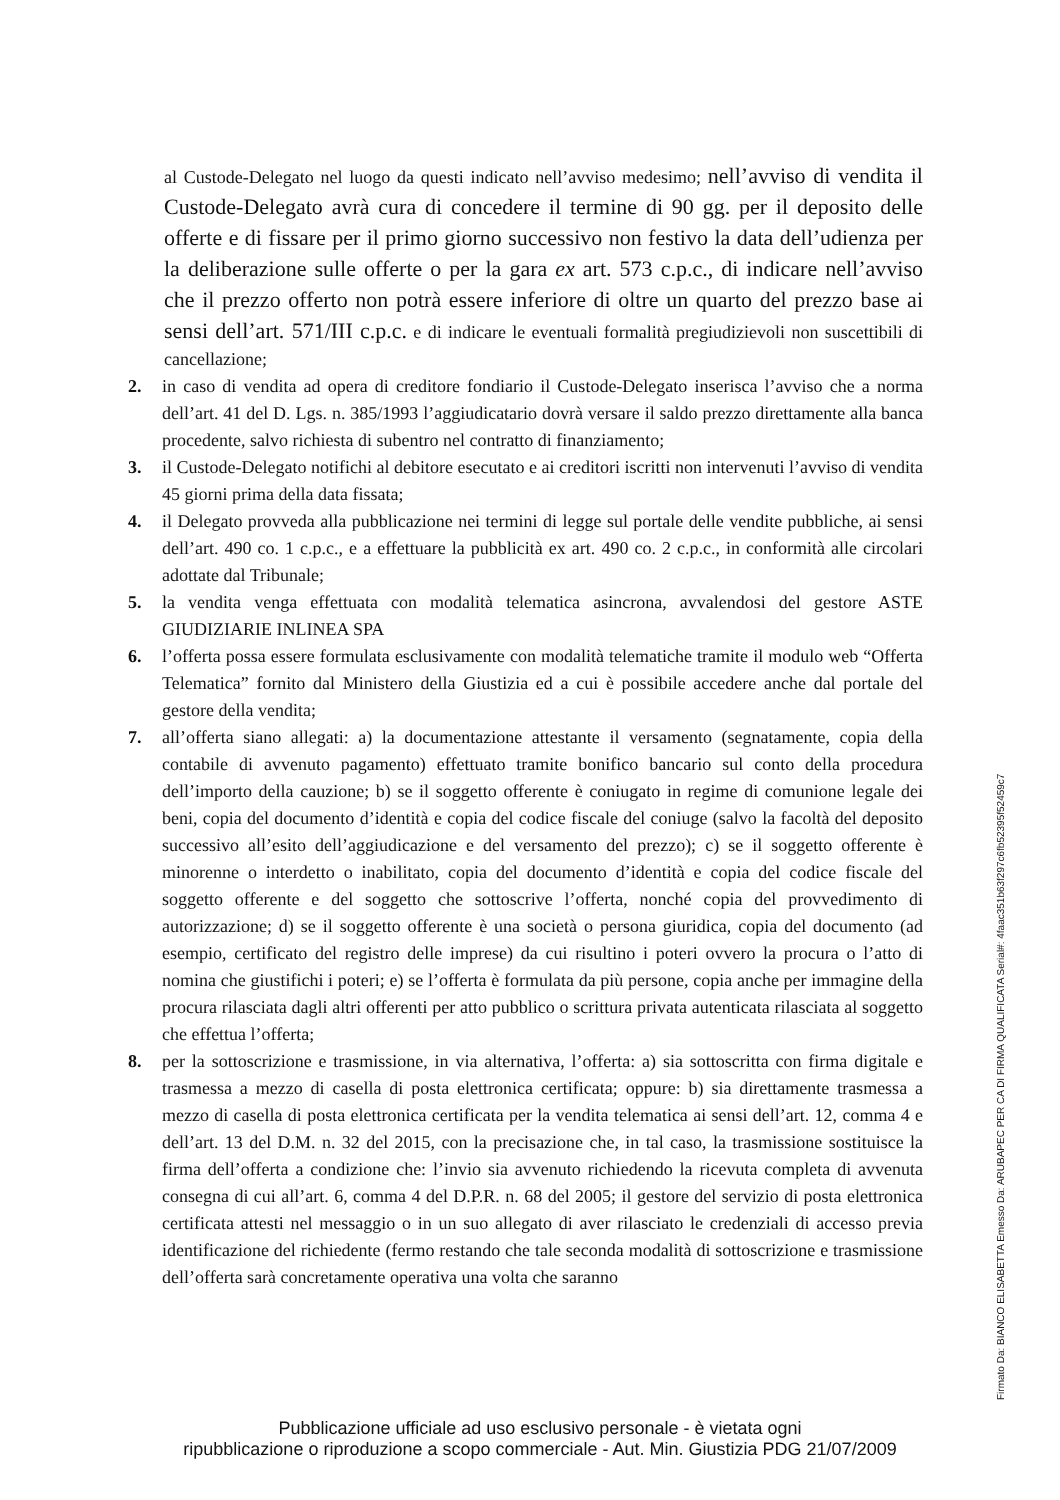al Custode-Delegato nel luogo da questi indicato nell’avviso medesimo; nell’avviso di vendita il Custode-Delegato avrà cura di concedere il termine di 90 gg. per il deposito delle offerte e di fissare per il primo giorno successivo non festivo la data dell’udienza per la deliberazione sulle offerte o per la gara ex art. 573 c.p.c., di indicare nell’avviso che il prezzo offerto non potrà essere inferiore di oltre un quarto del prezzo base ai sensi dell’art. 571/III c.p.c. e di indicare le eventuali formalità pregiudizievoli non suscettibili di cancellazione;
2. in caso di vendita ad opera di creditore fondiario il Custode-Delegato inserisca l’avviso che a norma dell’art. 41 del D. Lgs. n. 385/1993 l’aggiudicatario dovrà versare il saldo prezzo direttamente alla banca procedente, salvo richiesta di subentro nel contratto di finanziamento;
3. il Custode-Delegato notifichi al debitore esecutato e ai creditori iscritti non intervenuti l’avviso di vendita 45 giorni prima della data fissata;
4. il Delegato provveda alla pubblicazione nei termini di legge sul portale delle vendite pubbliche, ai sensi dell’art. 490 co. 1 c.p.c., e a effettuare la pubblicità ex art. 490 co. 2 c.p.c., in conformità alle circolari adottate dal Tribunale;
5. la vendita venga effettuata con modalità telematica asincrona, avvalendosi del gestore ASTE GIUDIZIARIE INLINEA SPA
6. l’offerta possa essere formulata esclusivamente con modalità telematiche tramite il modulo web “Offerta Telematica” fornito dal Ministero della Giustizia ed a cui è possibile accedere anche dal portale del gestore della vendita;
7. all’offerta siano allegati: a) la documentazione attestante il versamento (segnatamente, copia della contabile di avvenuto pagamento) effettuato tramite bonifico bancario sul conto della procedura dell’importo della cauzione; b) se il soggetto offerente è coniugato in regime di comunione legale dei beni, copia del documento d’identità e copia del codice fiscale del coniuge (salvo la facoltà del deposito successivo all’esito dell’aggiudicazione e del versamento del prezzo); c) se il soggetto offerente è minorenne o interdetto o inabilitato, copia del documento d’identità e copia del codice fiscale del soggetto offerente e del soggetto che sottoscrive l’offerta, nonché copia del provvedimento di autorizzazione; d) se il soggetto offerente è una società o persona giuridica, copia del documento (ad esempio, certificato del registro delle imprese) da cui risultino i poteri ovvero la procura o l’atto di nomina che giustifichi i poteri; e) se l’offerta è formulata da più persone, copia anche per immagine della procura rilasciata dagli altri offerenti per atto pubblico o scrittura privata autenticata rilasciata al soggetto che effettua l’offerta;
8. per la sottoscrizione e trasmissione, in via alternativa, l’offerta: a) sia sottoscritta con firma digitale e trasmessa a mezzo di casella di posta elettronica certificata; oppure: b) sia direttamente trasmessa a mezzo di casella di posta elettronica certificata per la vendita telematica ai sensi dell’art. 12, comma 4 e dell’art. 13 del D.M. n. 32 del 2015, con la precisazione che, in tal caso, la trasmissione sostituisce la firma dell’offerta a condizione che: l’invio sia avvenuto richiedendo la ricevuta completa di avvenuta consegna di cui all’art. 6, comma 4 del D.P.R. n. 68 del 2005; il gestore del servizio di posta elettronica certificata attesti nel messaggio o in un suo allegato di aver rilasciato le credenziali di accesso previa identificazione del richiedente (fermo restando che tale seconda modalità di sottoscrizione e trasmissione dell’offerta sarà concretamente operativa una volta che saranno
Firmato Da: BIANCO ELISABETTA Emesso Da: ARUBAPEC PER CA DI FIRMA QUALIFICATA Serial#: 4faac351b63f297c6fb52395f52459c7
Pubblicazione ufficiale ad uso esclusivo personale - è vietata ogni
ripubblicazione o riproduzione a scopo commerciale - Aut. Min. Giustizia PDG 21/07/2009